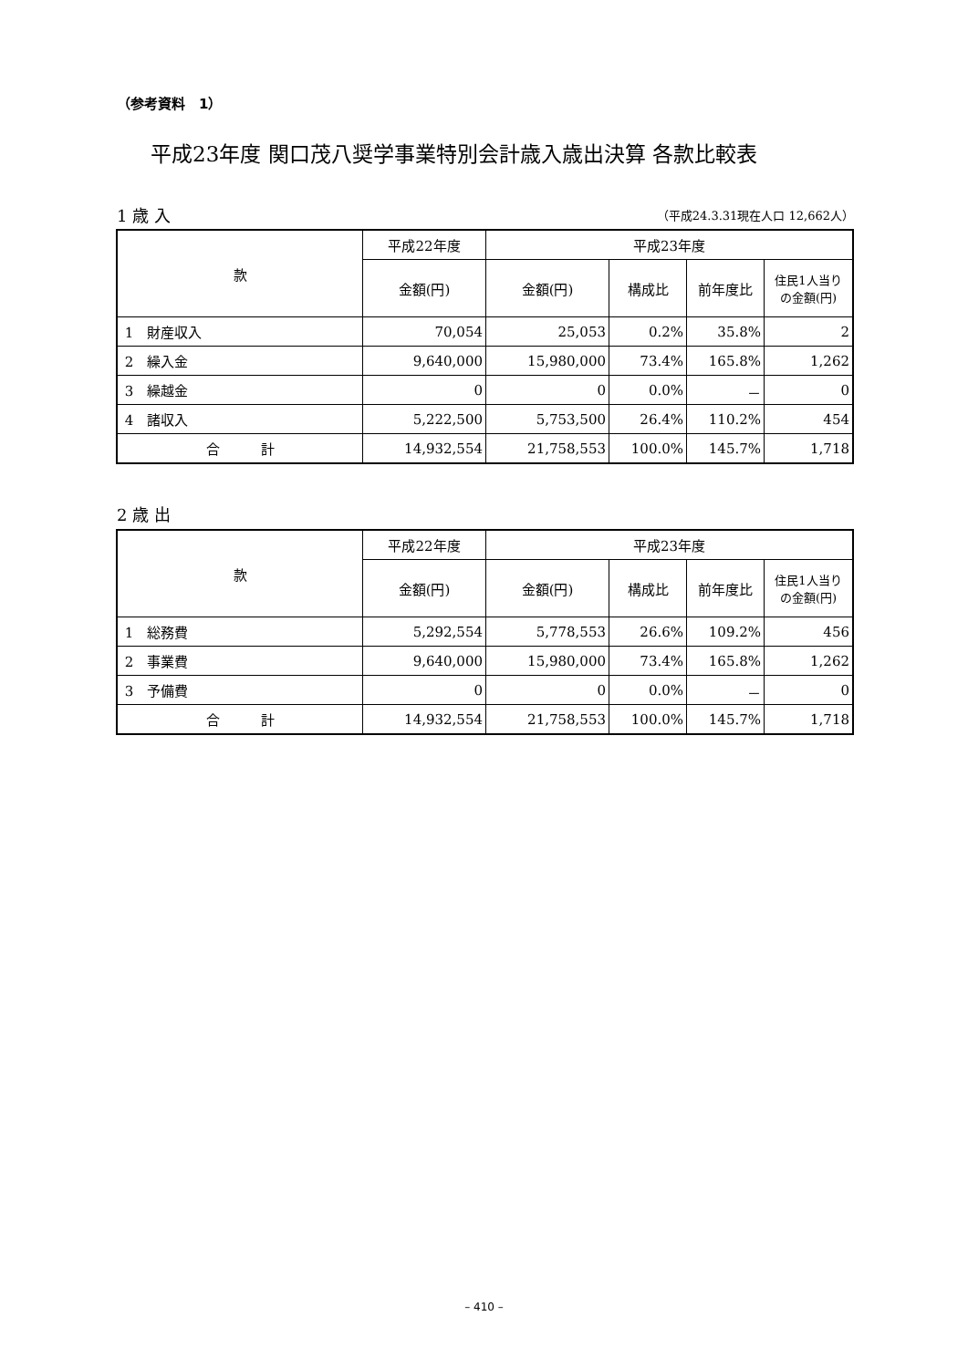（参考資料　1）
平成23年度 関口茂八奨学事業特別会計歳入歳出決算 各款比較表
1 歳 入 （平成24.3.31現在人口 12,662人）
| 款 | 平成22年度 | 平成23年度 | | | |
| --- | --- | --- | --- | --- | --- |
| | 金額(円) | 金額(円) | 構成比 | 前年度比 | 住民1人当り の金額(円) |
| 1 財産収入 | 70,054 | 25,053 | 0.2% | 35.8% | 2 |
| 2 繰入金 | 9,640,000 | 15,980,000 | 73.4% | 165.8% | 1,262 |
| 3 繰越金 | 0 | 0 | 0.0% | － | 0 |
| 4 諸収入 | 5,222,500 | 5,753,500 | 26.4% | 110.2% | 454 |
| 合 計 | 14,932,554 | 21,758,553 | 100.0% | 145.7% | 1,718 |
2 歳 出
| 款 | 平成22年度 | 平成23年度 | | | |
| --- | --- | --- | --- | --- | --- |
| | 金額(円) | 金額(円) | 構成比 | 前年度比 | 住民1人当り の金額(円) |
| 1 総務費 | 5,292,554 | 5,778,553 | 26.6% | 109.2% | 456 |
| 2 事業費 | 9,640,000 | 15,980,000 | 73.4% | 165.8% | 1,262 |
| 3 予備費 | 0 | 0 | 0.0% | － | 0 |
| 合 計 | 14,932,554 | 21,758,553 | 100.0% | 145.7% | 1,718 |
– 410 –